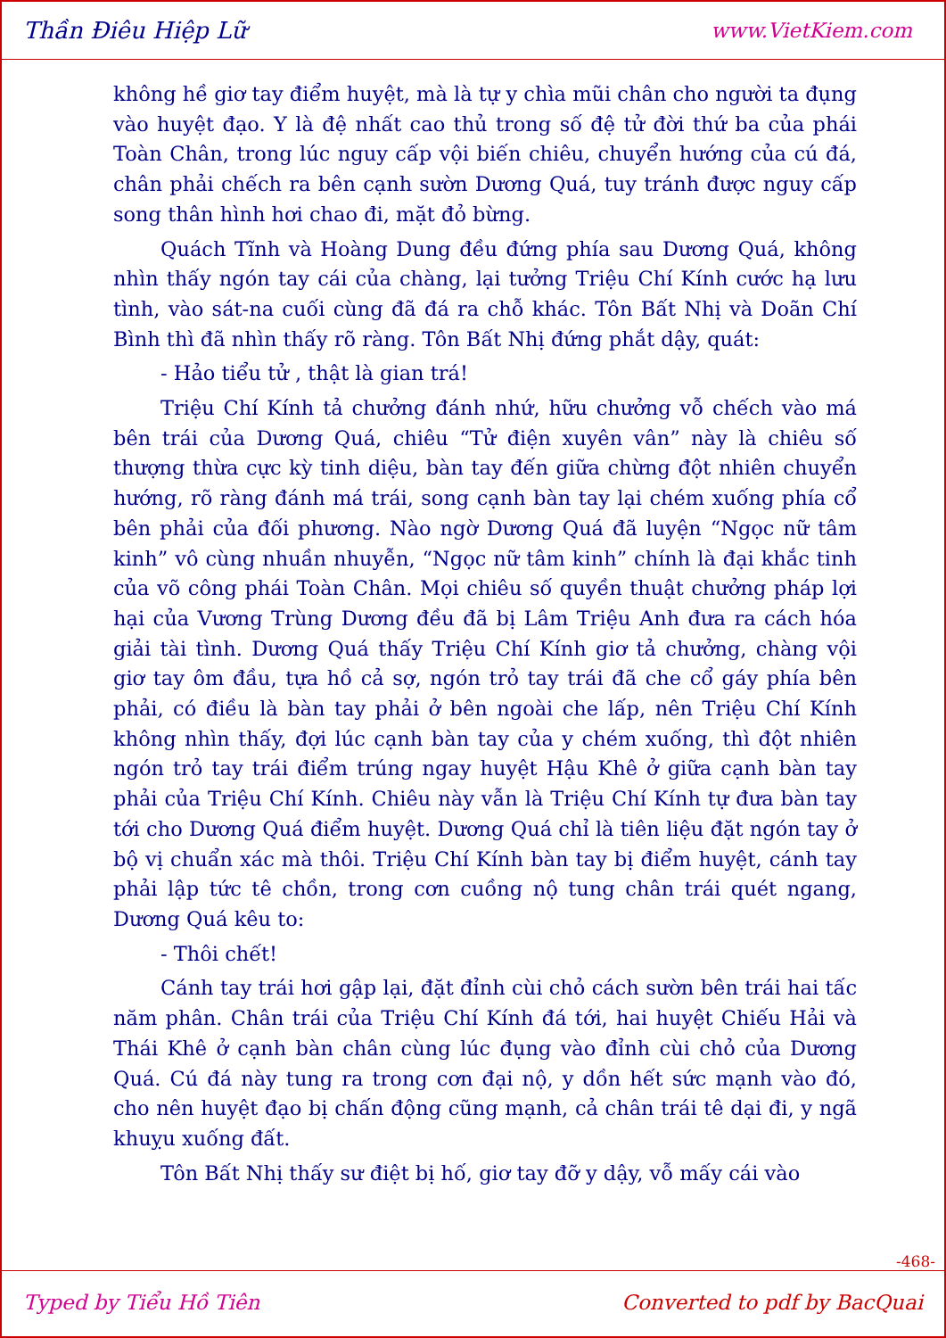Thần Điêu Hiệp Lữ www.VietKiem.com
không hề giơ tay điểm huyệt, mà là tự y chìa mũi chân cho người ta đụng vào huyệt đạo. Y là đệ nhất cao thủ trong số đệ tử đời thứ ba của phái Toàn Chân, trong lúc nguy cấp vội biến chiêu, chuyển hướng của cú đá, chân phải chếch ra bên cạnh sườn Dương Quá, tuy tránh được nguy cấp song thân hình hơi chao đi, mặt đỏ bừng.
Quách Tĩnh và Hoàng Dung đều đứng phía sau Dương Quá, không nhìn thấy ngón tay cái của chàng, lại tưởng Triệu Chí Kính cước hạ lưu tình, vào sát-na cuối cùng đã đá ra chỗ khác. Tôn Bất Nhị và Doãn Chí Bình thì đã nhìn thấy rõ ràng. Tôn Bất Nhị đứng phắt dậy, quát:
- Hảo tiểu tử , thật là gian trá!
Triệu Chí Kính tả chưởng đánh nhứ, hữu chưởng vỗ chếch vào má bên trái của Dương Quá, chiêu “Tử điện xuyên vân” này là chiêu số thượng thừa cực kỳ tinh diệu, bàn tay đến giữa chừng đột nhiên chuyển hướng, rõ ràng đánh má trái, song cạnh bàn tay lại chém xuống phía cổ bên phải của đối phương. Nào ngờ Dương Quá đã luyện “Ngọc nữ tâm kinh” vô cùng nhuần nhuyễn, “Ngọc nữ tâm kinh” chính là đại khắc tinh của võ công phái Toàn Chân. Mọi chiêu số quyền thuật chưởng pháp lợi hại của Vương Trùng Dương đều đã bị Lâm Triệu Anh đưa ra cách hóa giải tài tình. Dương Quá thấy Triệu Chí Kính giơ tả chưởng, chàng vội giơ tay ôm đầu, tựa hồ cả sợ, ngón trỏ tay trái đã che cổ gáy phía bên phải, có điều là bàn tay phải ở bên ngoài che lấp, nên Triệu Chí Kính không nhìn thấy, đợi lúc cạnh bàn tay của y chém xuống, thì đột nhiên ngón trỏ tay trái điểm trúng ngay huyệt Hậu Khê ở giữa cạnh bàn tay phải của Triệu Chí Kính. Chiêu này vẫn là Triệu Chí Kính tự đưa bàn tay tới cho Dương Quá điểm huyệt. Dương Quá chỉ là tiên liệu đặt ngón tay ở bộ vị chuẩn xác mà thôi. Triệu Chí Kính bàn tay bị điểm huyệt, cánh tay phải lập tức tê chồn, trong cơn cuồng nộ tung chân trái quét ngang, Dương Quá kêu to:
- Thôi chết!
Cánh tay trái hơi gập lại, đặt đỉnh cùi chỏ cách sườn bên trái hai tấc năm phân. Chân trái của Triệu Chí Kính đá tới, hai huyệt Chiếu Hải và Thái Khê ở cạnh bàn chân cùng lúc đụng vào đỉnh cùi chỏ của Dương Quá. Cú đá này tung ra trong cơn đại nộ, y dồn hết sức mạnh vào đó, cho nên huyệt đạo bị chấn động cũng mạnh, cả chân trái tê dại đi, y ngã khuỵu xuống đất.
Tôn Bất Nhị thấy sư điệt bị hố, giơ tay đỡ y dậy, vỗ mấy cái vào
-468-
Typed by Tiểu Hồ Tiên Converted to pdf by BacQuai